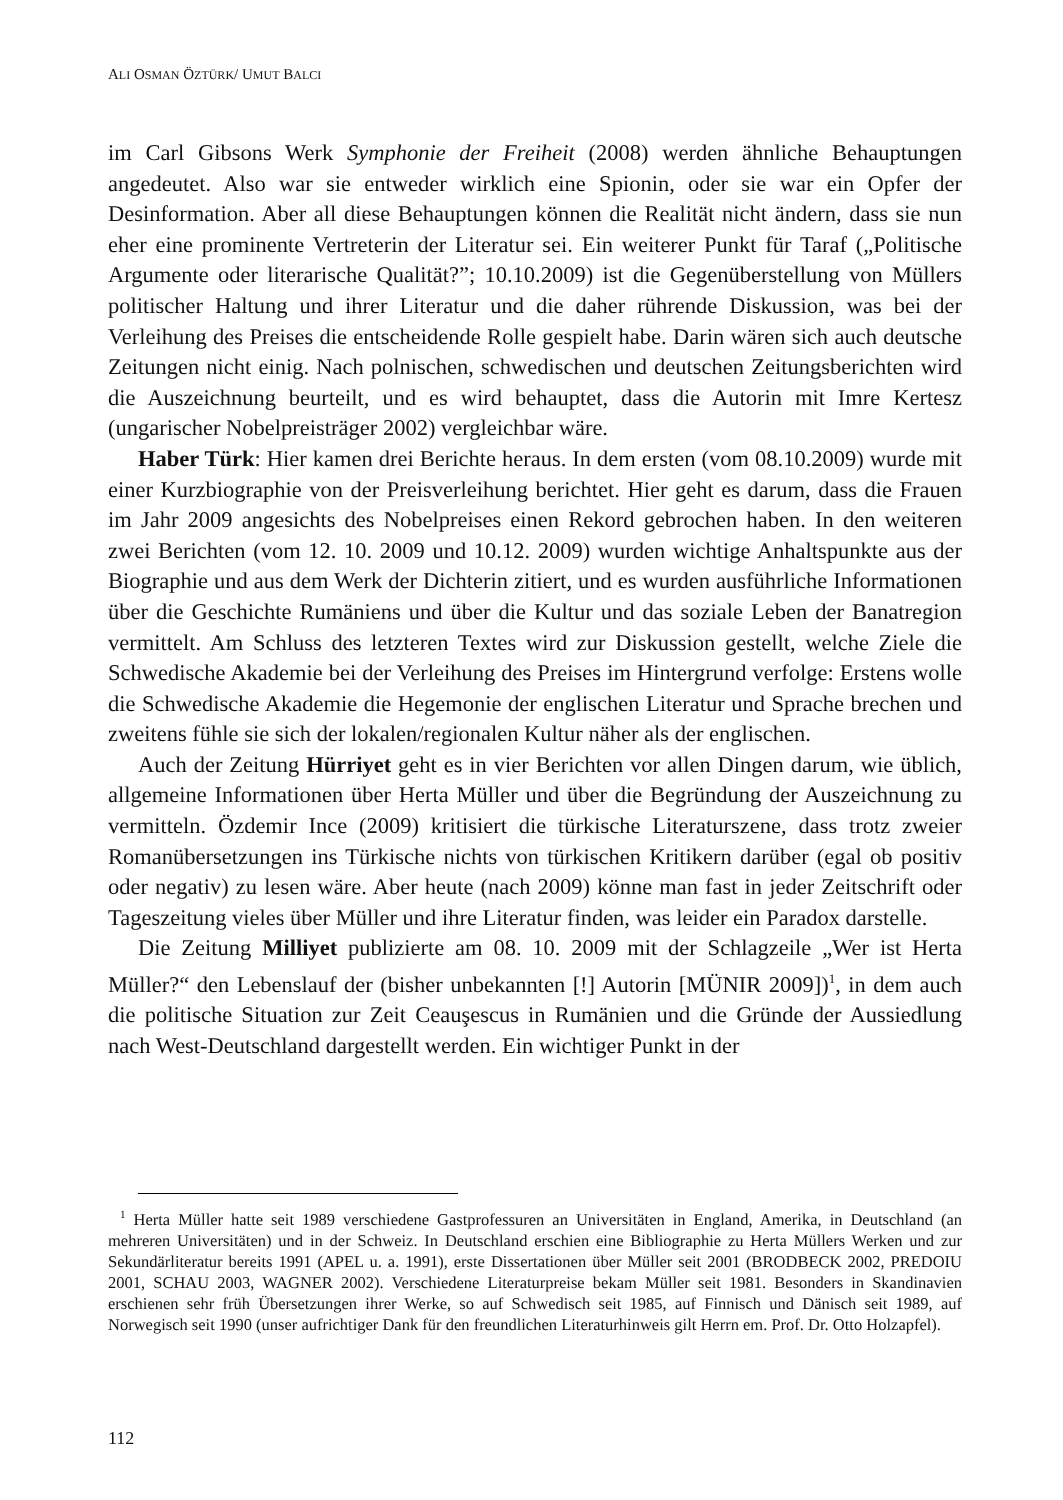ALI OSMAN ÖZTÜRK/ UMUT BALCI
im Carl Gibsons Werk Symphonie der Freiheit (2008) werden ähnliche Behauptungen angedeutet. Also war sie entweder wirklich eine Spionin, oder sie war ein Opfer der Desinformation. Aber all diese Behauptungen können die Realität nicht ändern, dass sie nun eher eine prominente Vertreterin der Literatur sei. Ein weiterer Punkt für Taraf („Politische Argumente oder literarische Qualität?”; 10.10.2009) ist die Gegen­überstellung von Müllers politischer Haltung und ihrer Literatur und die daher rührende Diskussion, was bei der Verleihung des Preises die entscheidende Rolle gespielt habe. Darin wären sich auch deutsche Zeitungen nicht einig. Nach polnischen, schwedischen und deutschen Zeitungsberichten wird die Auszeichnung beurteilt, und es wird behauptet, dass die Autorin mit Imre Kertesz (ungarischer Nobelpreisträger 2002) vergleichbar wäre.
Haber Türk: Hier kamen drei Berichte heraus. In dem ersten (vom 08.10.2009) wurde mit einer Kurzbiographie von der Preisverleihung berichtet. Hier geht es darum, dass die Frauen im Jahr 2009 angesichts des Nobelpreises einen Rekord gebrochen haben. In den weiteren zwei Berichten (vom 12. 10. 2009 und 10.12. 2009) wurden wichtige Anhaltspunkte aus der Biographie und aus dem Werk der Dichterin zitiert, und es wurden ausführliche Informationen über die Geschichte Rumäniens und über die Kultur und das soziale Leben der Banatregion vermittelt. Am Schluss des letzteren Textes wird zur Diskussion gestellt, welche Ziele die Schwedische Akademie bei der Verleihung des Preises im Hintergrund verfolge: Erstens wolle die Schwedische Akademie die Hegemonie der englischen Literatur und Sprache brechen und zweitens fühle sie sich der lokalen/regionalen Kultur näher als der englischen.
Auch der Zeitung Hürriyet geht es in vier Berichten vor allen Dingen darum, wie üblich, allgemeine Informationen über Herta Müller und über die Begründung der Auszeichnung zu vermitteln. Özdemir Ince (2009) kritisiert die türkische Literaturszene, dass trotz zweier Romanübersetzungen ins Türkische nichts von türkischen Kritikern darüber (egal ob positiv oder negativ) zu lesen wäre. Aber heute (nach 2009) könne man fast in jeder Zeitschrift oder Tageszeitung vieles über Müller und ihre Literatur finden, was leider ein Paradox darstelle.
Die Zeitung Milliyet publizierte am 08. 10. 2009 mit der Schlagzeile „Wer ist Herta Müller?“ den Lebenslauf der (bisher unbekannten [!] Autorin [MÜNIR 2009])<sup>1</sup>, in dem auch die politische Situation zur Zeit Ceauşescus in Rumänien und die Gründe der Aussiedlung nach West-Deutschland dargestellt werden. Ein wichtiger Punkt in der
<sup>1</sup> Herta Müller hatte seit 1989 verschiedene Gastprofessuren an Universitäten in England, Amerika, in Deutschland (an mehreren Universitäten) und in der Schweiz. In Deutschland erschien eine Bibliographie zu Herta Müllers Werken und zur Sekundärliteratur bereits 1991 (APEL u. a. 1991), erste Dissertationen über Müller seit 2001 (BRODBECK 2002, PREDOIU 2001, SCHAU 2003, WAGNER 2002). Verschiedene Literaturpreise bekam Müller seit 1981. Besonders in Skandinavien erschienen sehr früh Übersetzungen ihrer Werke, so auf Schwedisch seit 1985, auf Finnisch und Dänisch seit 1989, auf Norwegisch seit 1990 (unser aufrichtiger Dank für den freundlichen Literaturhinweis gilt Herrn em. Prof. Dr. Otto Holzapfel).
112